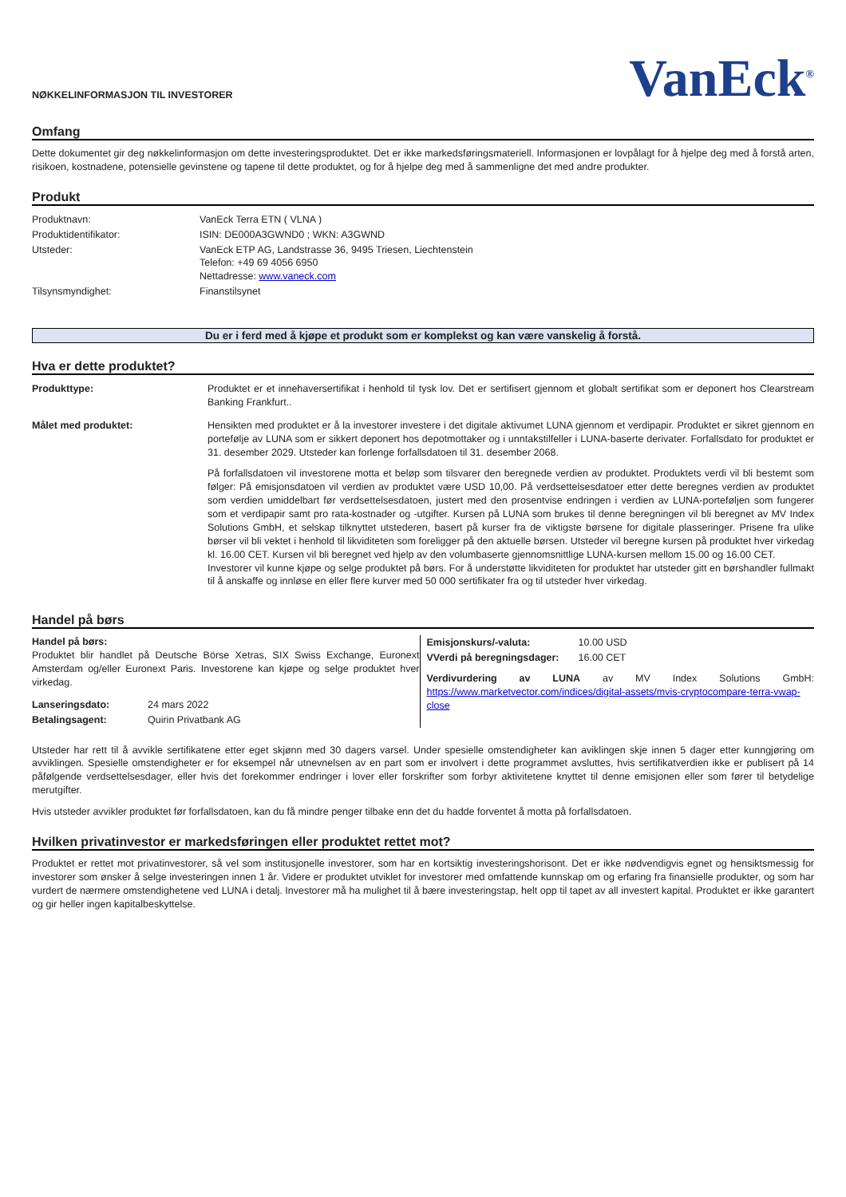NØKKELINFORMASJON TIL INVESTORER
VanEck<sup>®</sup>
Omfang
Dette dokumentet gir deg nøkkelinformasjon om dette investeringsproduktet. Det er ikke markedsføringsmateriell. Informasjonen er lovpålagt for å hjelpe deg med å forstå arten, risikoen, kostnadene, potensielle gevinstene og tapene til dette produktet, og for å hjelpe deg med å sammenligne det med andre produkter.
Produkt
| Produktnavn: | VanEck Terra ETN ( VLNA ) |
| Produktidentifikator: | ISIN: DE000A3GWND0 ; WKN: A3GWND |
| Utsteder: | VanEck ETP AG, Landstrasse 36, 9495 Triesen, Liechtenstein Telefon: +49 69 4056 6950 Nettadresse: www.vaneck.com |
| Tilsynsmyndighet: | Finanstilsynet |
Du er i ferd med å kjøpe et produkt som er komplekst og kan være vanskelig å forstå.
Hva er dette produktet?
| Produkttype: | Produktet er et innehaversertifikat i henhold til tysk lov. Det er sertifisert gjennom et globalt sertifikat som er deponert hos Clearstream Banking Frankfurt.. |
| Målet med produktet: | Hensikten med produktet er å la investorer investere i det digitale aktivumet LUNA gjennom et verdipapir. Produktet er sikret gjennom en portefølje av LUNA som er sikkert deponert hos depotmottaker og i unntakstilfeller i LUNA-baserte derivater. Forfallsdato for produktet er 31. desember 2029. Utsteder kan forlenge forfallsdatoen til 31. desember 2068. På forfallsdatoen vil investorene motta et beløp som tilsvarer den beregnede verdien av produktet. Produktets verdi vil bli bestemt som følger: På emisjonsdatoen vil verdien av produktet være USD 10,00. På verdsettelsesdatoer etter dette beregnes verdien av produktet som verdien umiddelbart før verdsettelsesdatoen, justert med den prosentvise endringen i verdien av LUNA-porteføljen som fungerer som et verdipapir samt pro rata-kostnader og -utgifter. Kursen på LUNA som brukes til denne beregningen vil bli beregnet av MV Index Solutions GmbH, et selskap tilknyttet utstederen, basert på kurser fra de viktigste børsene for digitale plasseringer. Prisene fra ulike børser vil bli vektet i henhold til likviditeten som foreligger på den aktuelle børsen. Utsteder vil beregne kursen på produktet hver virkedag kl. 16.00 CET. Kursen vil bli beregnet ved hjelp av den volumbaserte gjennomsnittlige LUNA-kursen mellom 15.00 og 16.00 CET. Investorer vil kunne kjøpe og selge produktet på børs. For å understøtte likviditeten for produktet har utsteder gitt en børshandler fullmakt til å anskaffe og innløse en eller flere kurver med 50 000 sertifikater fra og til utsteder hver virkedag. |
Handel på børs
Handel på børs:
Produktet blir handlet på Deutsche Börse Xetras, SIX Swiss Exchange, Euronext Amsterdam og/eller Euronext Paris. Investorene kan kjøpe og selge produktet hver virkedag.
| Lanseringsdato: | 24 mars 2022 |
| Betalingsagent: | Quirin Privatbank AG |
| Emisjonskurs/-valuta: | 10.00 USD |
| VVerdi på beregningsdager: | 16.00 CET |
Verdivurdering av LUNA av MV Index Solutions GmbH: https://www.marketvector.com/indices/digital-assets/mvis-cryptocompare-terra-vwap-close
Utsteder har rett til å avvikle sertifikatene etter eget skjønn med 30 dagers varsel. Under spesielle omstendigheter kan aviklingen skje innen 5 dager etter kunngjøring om avviklingen. Spesielle omstendigheter er for eksempel når utnevnelsen av en part som er involvert i dette programmet avsluttes, hvis sertifikatverdien ikke er publisert på 14 påfølgende verdsettelsesdager, eller hvis det forekommer endringer i lover eller forskrifter som forbyr aktivitetene knyttet til denne emisjonen eller som fører til betydelige merutgifter.
Hvis utsteder avvikler produktet før forfallsdatoen, kan du få mindre penger tilbake enn det du hadde forventet å motta på forfallsdatoen.
Hvilken privatinvestor er markedsføringen eller produktet rettet mot?
Produktet er rettet mot privatinvestorer, så vel som institusjonelle investorer, som har en kortsiktig investeringshorisont. Det er ikke nødvendigvis egnet og hensiktsmessig for investorer som ønsker å selge investeringen innen 1 år. Videre er produktet utviklet for investorer med omfattende kunnskap om og erfaring fra finansielle produkter, og som har vurdert de nærmere omstendighetene ved LUNA i detalj. Investorer må ha mulighet til å bære investeringstap, helt opp til tapet av all investert kapital. Produktet er ikke garantert og gir heller ingen kapitalbeskyttelse.